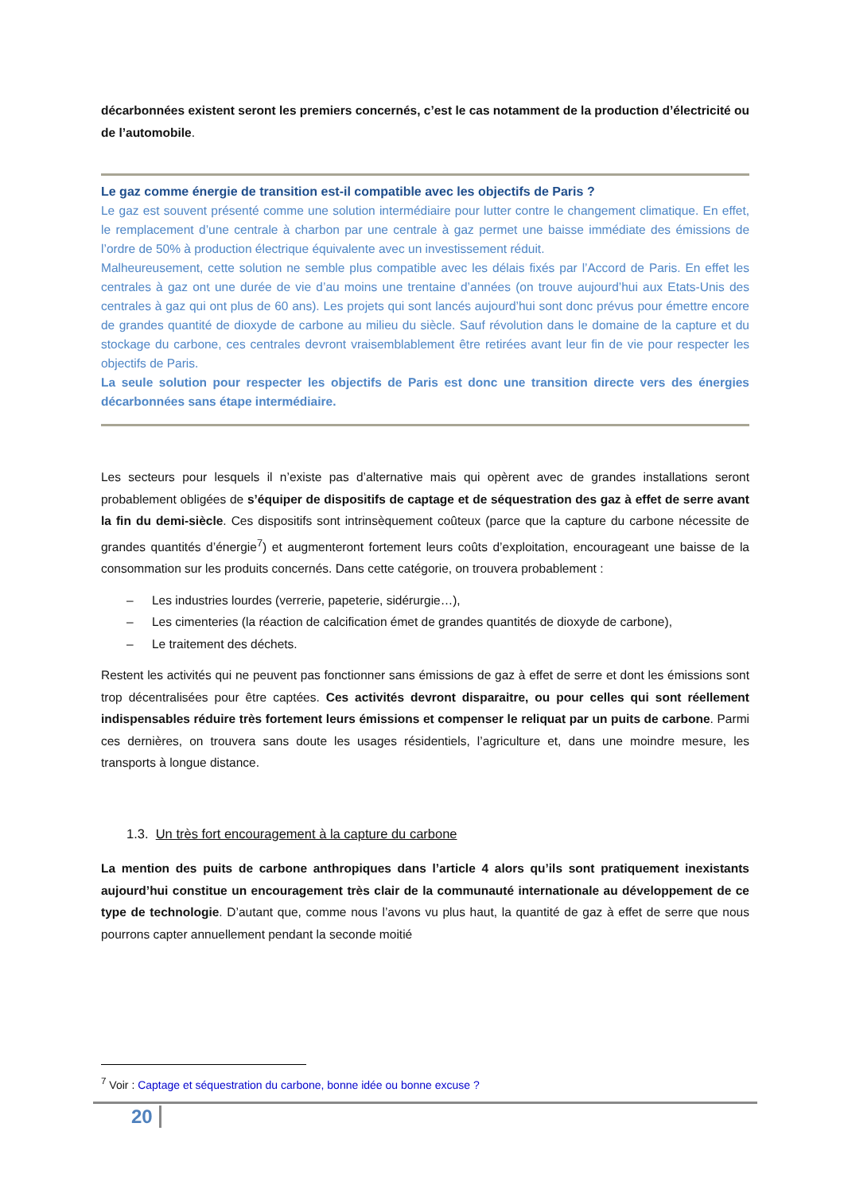décarbonnées existent seront les premiers concernés, c’est le cas notamment de la production d’électricité ou de l’automobile.
Le gaz comme énergie de transition est-il compatible avec les objectifs de Paris ?
Le gaz est souvent présenté comme une solution intermédiaire pour lutter contre le changement climatique. En effet, le remplacement d’une centrale à charbon par une centrale à gaz permet une baisse immédiate des émissions de l’ordre de 50% à production électrique équivalente avec un investissement réduit.
Malheureusement, cette solution ne semble plus compatible avec les délais fixés par l’Accord de Paris. En effet les centrales à gaz ont une durée de vie d’au moins une trentaine d’années (on trouve aujourd’hui aux Etats-Unis des centrales à gaz qui ont plus de 60 ans). Les projets qui sont lancés aujourd’hui sont donc prévus pour émettre encore de grandes quantité de dioxyde de carbone au milieu du siècle. Sauf révolution dans le domaine de la capture et du stockage du carbone, ces centrales devront vraisemblablement être retirées avant leur fin de vie pour respecter les objectifs de Paris.
La seule solution pour respecter les objectifs de Paris est donc une transition directe vers des énergies décarbonnées sans étape intermédiaire.
Les secteurs pour lesquels il n’existe pas d’alternative mais qui opèrent avec de grandes installations seront probablement obligées de s’équiper de dispositifs de captage et de séquestration des gaz à effet de serre avant la fin du demi-siècle. Ces dispositifs sont intrinsèquement coûteux (parce que la capture du carbone nécessite de grandes quantités d’énergie<sup>7</sup>) et augmenteront fortement leurs coûts d’exploitation, encourageant une baisse de la consommation sur les produits concernés. Dans cette catégorie, on trouvera probablement :
– Les industries lourdes (verrerie, papeterie, sidérurgie…),
– Les cimenteries (la réaction de calcification émet de grandes quantités de dioxyde de carbone),
– Le traitement des déchets.
Restent les activités qui ne peuvent pas fonctionner sans émissions de gaz à effet de serre et dont les émissions sont trop décentralisées pour être captées. Ces activités devront disparaitre, ou pour celles qui sont réellement indispensables réduire très fortement leurs émissions et compenser le reliquat par un puits de carbone. Parmi ces dernières, on trouvera sans doute les usages résidentiels, l’agriculture et, dans une moindre mesure, les transports à longue distance.
1.3. Un très fort encouragement à la capture du carbone
La mention des puits de carbone anthropiques dans l’article 4 alors qu’ils sont pratiquement inexistants aujourd’hui constitue un encouragement très clair de la communauté internationale au développement de ce type de technologie. D’autant que, comme nous l’avons vu plus haut, la quantité de gaz à effet de serre que nous pourrons capter annuellement pendant la seconde moitié
<sup>7</sup> Voir : Captage et séquestration du carbone, bonne idée ou bonne excuse ?
20